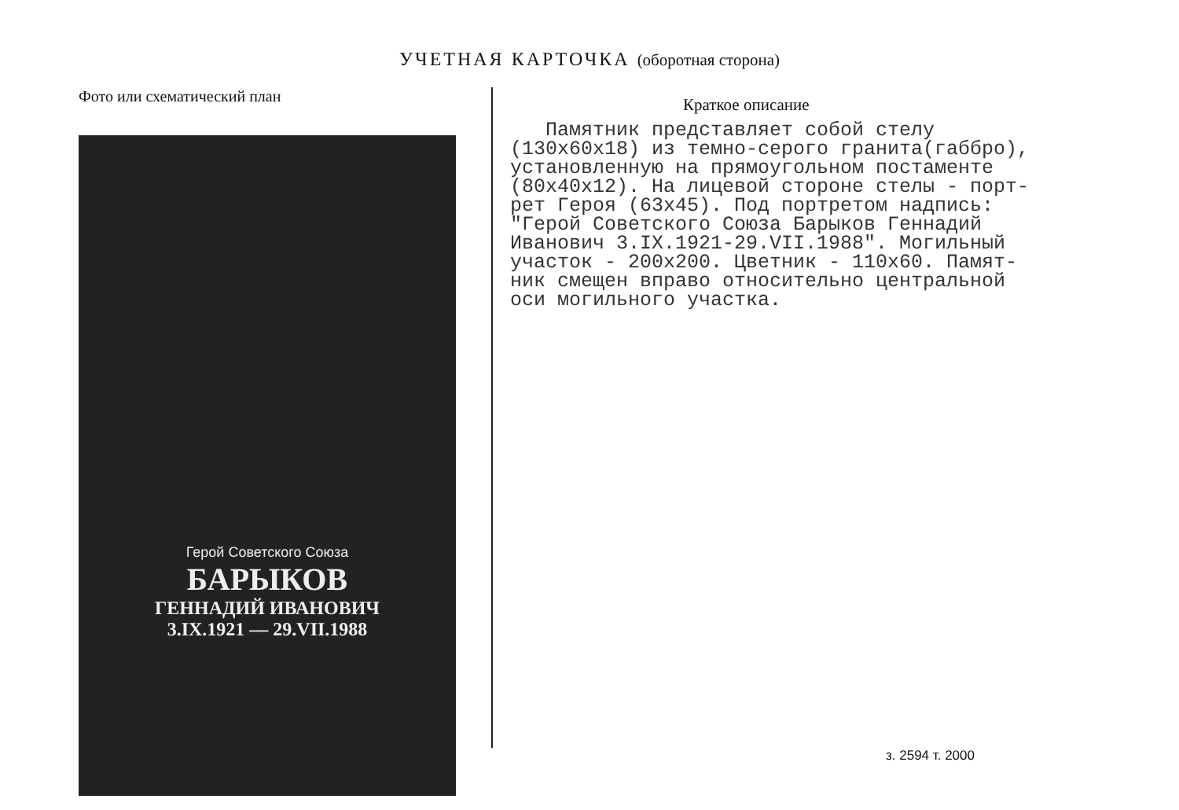УЧЕТНАЯ КАРТОЧКА (оборотная сторона)
Фото или схематический план
Герой Советского Союза
БАРЫКОВ
ГЕННАДИЙ ИВАНОВИЧ
3.IX.1921 — 29.VII.1988
Краткое описание
Памятник представляет собой стелу (130х60х18) из темно-серого гранита(габбро), установленную на прямоугольном постаменте (80х40х12). На лицевой стороне стелы - порт- рет Героя (63х45). Под портретом надпись: "Герой Советского Союза Барыков Геннадий Иванович 3.IX.1921-29.VII.1988". Могильный участок - 200х200. Цветник - 110х60. Памят- ник смещен вправо относительно центральной оси могильного участка.
з. 2594 т. 2000